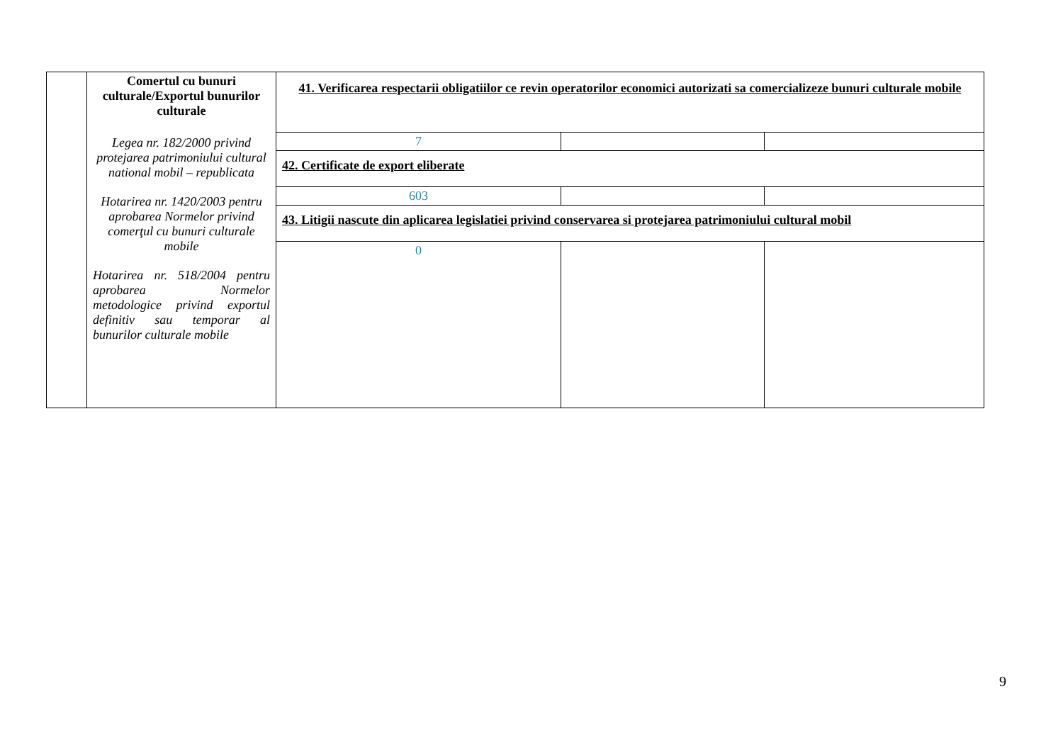| | Comertul cu bunuri culturale/Exportul bunurilor culturale Legea nr. 182/2000 privind protejarea patrimoniului cultural national mobil – republicata Hotarirea nr. 1420/2003 pentru aprobarea Normelor privind comerţul cu bunuri culturale mobile Hotarirea nr. 518/2004 pentru aprobarea Normelor metodologice privind exportul definitiv sau temporar al bunurilor culturale mobile | 41. Verificarea respectarii obligatiilor ce revin operatorilor economici autorizati sa comercializeze bunuri culturale mobile | | |
| | | 7 | | |
| | | 42. Certificate de export eliberate | | |
| | | 603 | | |
| | | 43. Litigii nascute din aplicarea legislatiei privind conservarea si protejarea patrimoniului cultural mobil | | |
| | | 0 | | |
9